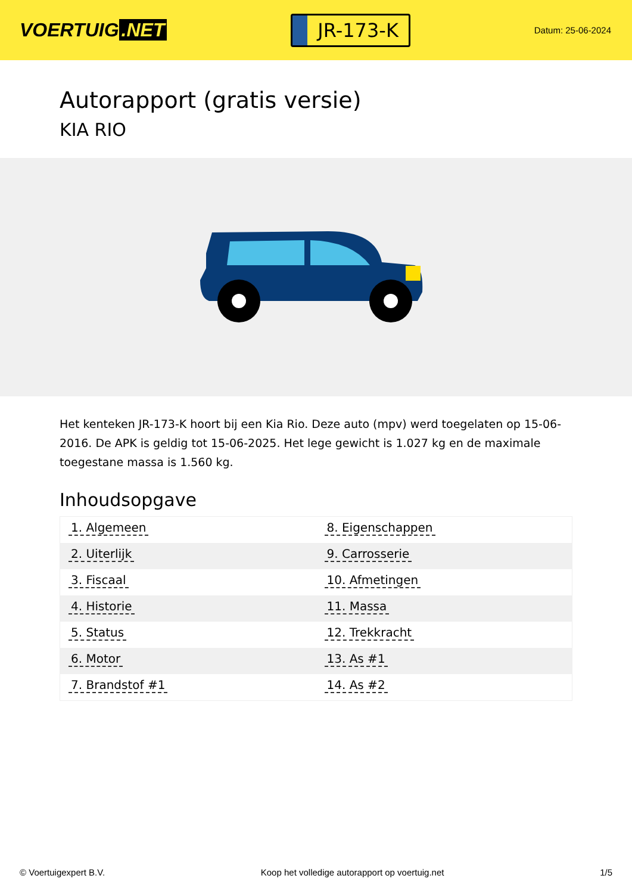VOERTUIG.NET
JR-173-K
Datum: 25-06-2024
Autorapport (gratis versie)
KIA RIO
Het kenteken JR-173-K hoort bij een Kia Rio. Deze auto (mpv) werd toegelaten op 15-06-2016. De APK is geldig tot 15-06-2025. Het lege gewicht is 1.027 kg en de maximale toegestane massa is 1.560 kg.
Inhoudsopgave
| 1. Algemeen | 8. Eigenschappen |
| 2. Uiterlijk | 9. Carrosserie |
| 3. Fiscaal | 10. Afmetingen |
| 4. Historie | 11. Massa |
| 5. Status | 12. Trekkracht |
| 6. Motor | 13. As #1 |
| 7. Brandstof #1 | 14. As #2 |
© Voertuigexpert B.V. Koop het volledige autorapport op voertuig.net 1/5